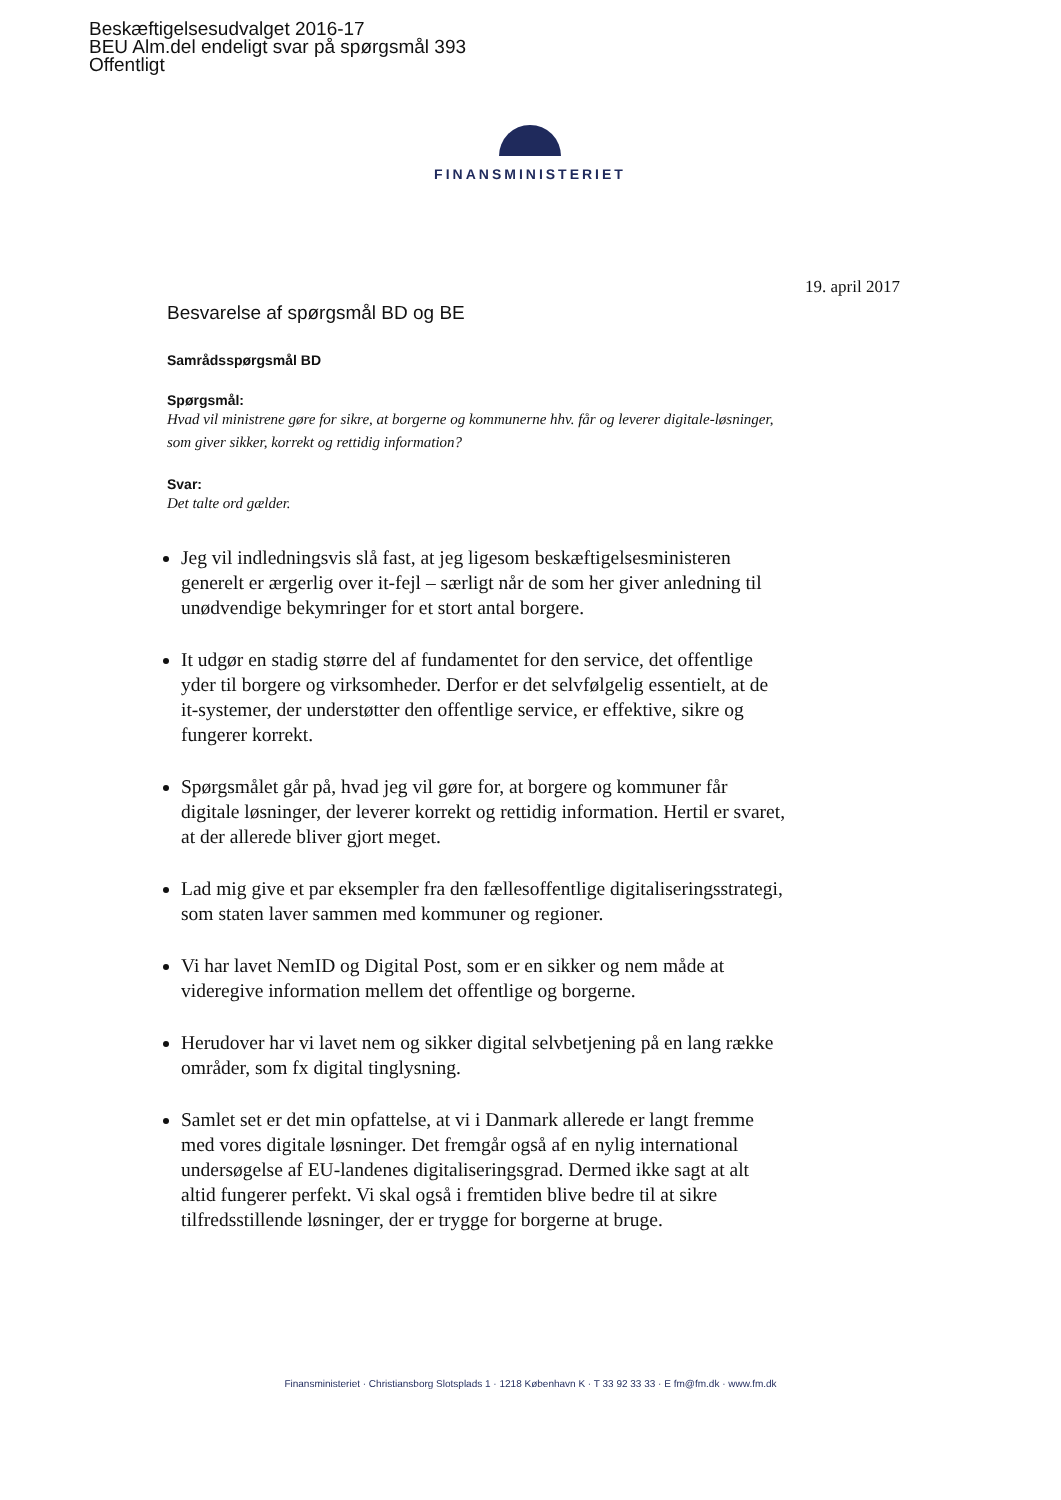Beskæftigelsesudvalget 2016-17
BEU Alm.del endeligt svar på spørgsmål 393
Offentligt
FINANSMINISTERIET
19. april 2017
Besvarelse af spørgsmål BD og BE
Samrådsspørgsmål BD
Spørgsmål:
Hvad vil ministrene gøre for sikre, at borgerne og kommunerne hhv. får og leverer digitale-løsninger, som giver sikker, korrekt og rettidig information?
Svar:
Det talte ord gælder.
Jeg vil indledningsvis slå fast, at jeg ligesom beskæftigelsesministeren generelt er ærgerlig over it-fejl – særligt når de som her giver anledning til unødvendige bekymringer for et stort antal borgere.
It udgør en stadig større del af fundamentet for den service, det offentlige yder til borgere og virksomheder. Derfor er det selvfølgelig essentielt, at de it-systemer, der understøtter den offentlige service, er effektive, sikre og fungerer korrekt.
Spørgsmålet går på, hvad jeg vil gøre for, at borgere og kommuner får digitale løsninger, der leverer korrekt og rettidig information. Hertil er svaret, at der allerede bliver gjort meget.
Lad mig give et par eksempler fra den fællesoffentlige digitaliseringsstrategi, som staten laver sammen med kommuner og regioner.
Vi har lavet NemID og Digital Post, som er en sikker og nem måde at videregive information mellem det offentlige og borgerne.
Herudover har vi lavet nem og sikker digital selvbetjening på en lang række områder, som fx digital tinglysning.
Samlet set er det min opfattelse, at vi i Danmark allerede er langt fremme med vores digitale løsninger. Det fremgår også af en nylig international undersøgelse af EU-landenes digitaliseringsgrad. Dermed ikke sagt at alt altid fungerer perfekt. Vi skal også i fremtiden blive bedre til at sikre tilfredsstillende løsninger, der er trygge for borgerne at bruge.
Finansministeriet · Christiansborg Slotsplads 1 · 1218 København K · T 33 92 33 33 · E fm@fm.dk · www.fm.dk